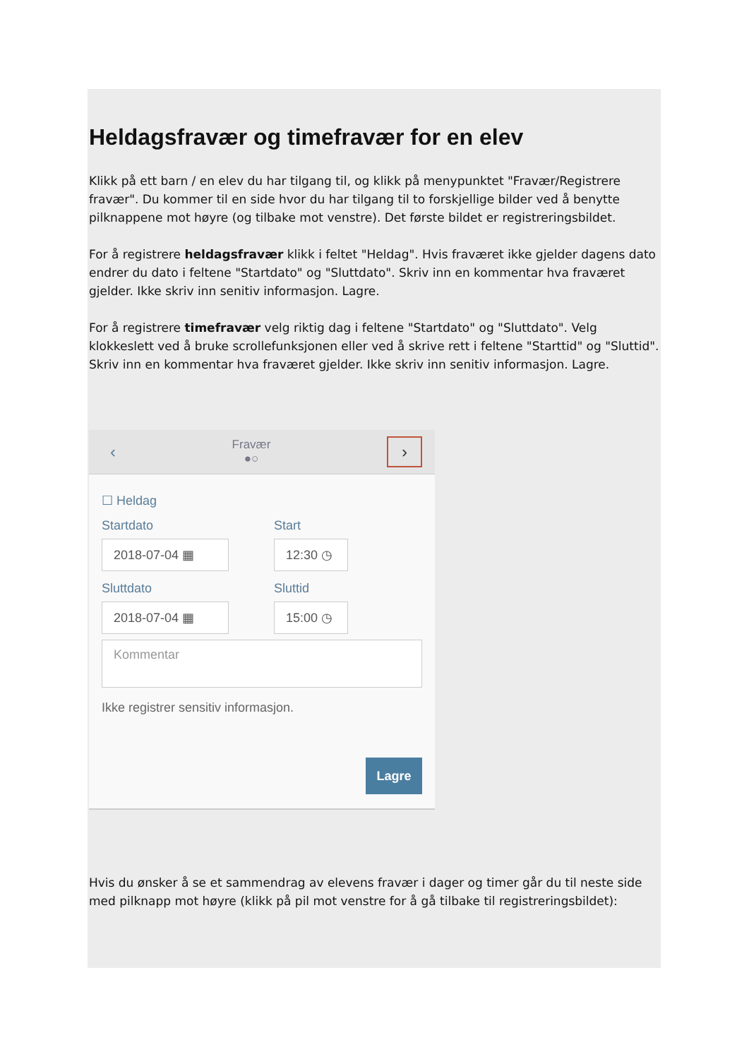Heldagsfravær og timefravær for en elev
Klikk på ett barn / en elev du har tilgang til, og klikk på menypunktet "Fravær/Registrere fravær". Du kommer til en side hvor du har tilgang til to forskjellige bilder ved å benytte pilknappene mot høyre (og tilbake mot venstre). Det første bildet er registreringsbildet.
For å registrere heldagsfravær klikk i feltet "Heldag". Hvis fraværet ikke gjelder dagens dato endrer du dato i feltene "Startdato" og "Sluttdato". Skriv inn en kommentar hva fraværet gjelder. Ikke skriv inn senitiv informasjon. Lagre.
For å registrere timefravær velg riktig dag i feltene "Startdato" og "Sluttdato". Velg klokkeslett ved å bruke scrollefunksjonen eller ved å skrive rett i feltene "Starttid" og "Sluttid". Skriv inn en kommentar hva fraværet gjelder. Ikke skriv inn senitiv informasjon. Lagre.
‹
Fravær
●○
›
☐ Heldag
Startdato
2018-07-04 ▦
Start
12:30 ◷
Sluttdato
2018-07-04 ▦
Sluttid
15:00 ◷
Kommentar
Ikke registrer sensitiv informasjon.
Lagre
Hvis du ønsker å se et sammendrag av elevens fravær i dager og timer går du til neste side med pilknapp mot høyre (klikk på pil mot venstre for å gå tilbake til registreringsbildet):